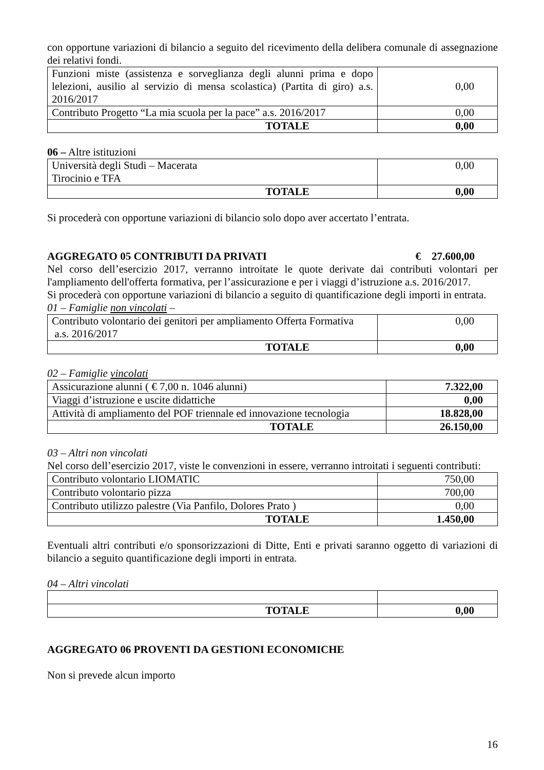con opportune variazioni di bilancio a seguito del ricevimento della delibera comunale di assegnazione dei relativi fondi.
| Funzioni miste (assistenza e sorveglianza degli alunni prima e dopo lelezioni, ausilio al servizio di mensa scolastica) (Partita di giro) a.s. 2016/2017 | 0,00 |
| Contributo Progetto “La mia scuola per la pace” a.s. 2016/2017 | 0,00 |
| TOTALE | 0,00 |
06 – Altre istituzioni
| Università degli Studi – Macerata Tirocinio e TFA | 0,00 |
| TOTALE | 0,00 |
Si procederà con opportune variazioni di bilancio solo dopo aver accertato l’entrata.
AGGREGATO 05 CONTRIBUTI DA PRIVATI € 27.600,00
Nel corso dell’esercizio 2017, verranno introitate le quote derivate dai contributi volontari per l'ampliamento dell'offerta formativa, per l’assicurazione e per i viaggi d’istruzione a.s. 2016/2017.
Si procederà con opportune variazioni di bilancio a seguito di quantificazione degli importi in entrata.
01 – Famiglie non vincolati –
| Contributo volontario dei genitori per ampliamento Offerta Formativa a.s. 2016/2017 | 0,00 |
| TOTALE | 0,00 |
02 – Famiglie vincolati
| Assicurazione alunni ( € 7,00 n. 1046 alunni) | 7.322,00 |
| Viaggi d’istruzione e uscite didattiche | 0,00 |
| Attività di ampliamento del POF triennale ed innovazione tecnologia | 18.828,00 |
| TOTALE | 26.150,00 |
03 – Altri non vincolati
Nel corso dell’esercizio 2017, viste le convenzioni in essere, verranno introitati i seguenti contributi:
| Contributo volontario LIOMATIC | 750,00 |
| Contributo volontario pizza | 700,00 |
| Contributo utilizzo palestre (Via Panfilo, Dolores Prato ) | 0,00 |
| TOTALE | 1.450,00 |
Eventuali altri contributi e/o sponsorizzazioni di Ditte, Enti e privati saranno oggetto di variazioni di bilancio a seguito quantificazione degli importi in entrata.
04 – Altri vincolati
| TOTALE | 0,00 |
AGGREGATO 06 PROVENTI DA GESTIONI ECONOMICHE
Non si prevede alcun importo
16